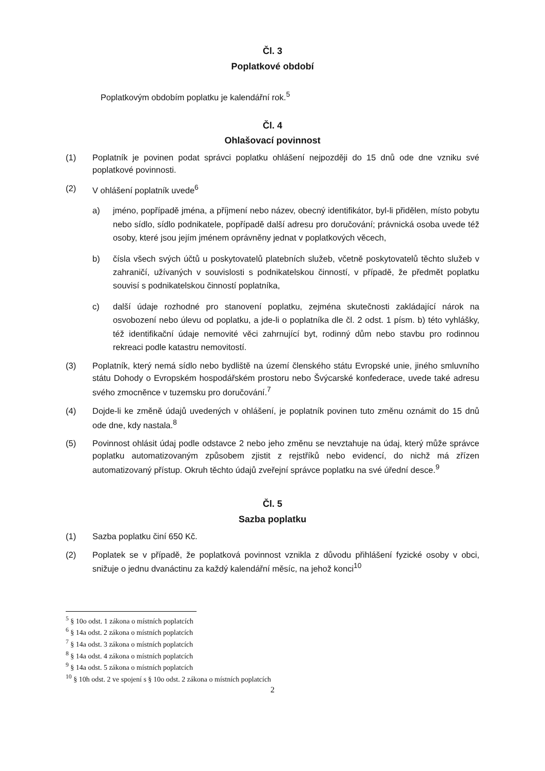Čl. 3
Poplatkové období
Poplatkovým obdobím poplatku je kalendářní rok.<sup>5</sup>
Čl. 4
Ohlašovací povinnost
(1) Poplatník je povinen podat správci poplatku ohlášení nejpozději do 15 dnů ode dne vzniku své poplatkové povinnosti.
(2) V ohlášení poplatník uvede<sup>6</sup>
a) jméno, popřípadě jména, a příjmení nebo název, obecný identifikátor, byl-li přidělen, místo pobytu nebo sídlo, sídlo podnikatele, popřípadě další adresu pro doručování; právnická osoba uvede též osoby, které jsou jejím jménem oprávněny jednat v poplatkových věcech,
b) čísla všech svých účtů u poskytovatelů platebních služeb, včetně poskytovatelů těchto služeb v zahraničí, užívaných v souvislosti s podnikatelskou činností, v případě, že předmět poplatku souvisí s podnikatelskou činností poplatníka,
c) další údaje rozhodné pro stanovení poplatku, zejména skutečnosti zakládající nárok na osvobození nebo úlevu od poplatku, a jde-li o poplatníka dle čl. 2 odst. 1 písm. b) této vyhlášky, též identifikační údaje nemovité věci zahrnující byt, rodinný dům nebo stavbu pro rodinnou rekreaci podle katastru nemovitostí.
(3) Poplatník, který nemá sídlo nebo bydliště na území členského státu Evropské unie, jiného smluvního státu Dohody o Evropském hospodářském prostoru nebo Švýcarské konfederace, uvede také adresu svého zmocněnce v tuzemsku pro doručování.<sup>7</sup>
(4) Dojde-li ke změně údajů uvedených v ohlášení, je poplatník povinen tuto změnu oznámit do 15 dnů ode dne, kdy nastala.<sup>8</sup>
(5) Povinnost ohlásit údaj podle odstavce 2 nebo jeho změnu se nevztahuje na údaj, který může správce poplatku automatizovaným způsobem zjistit z rejstříků nebo evidencí, do nichž má zřízen automatizovaný přístup. Okruh těchto údajů zveřejní správce poplatku na své úřední desce.<sup>9</sup>
Čl. 5
Sazba poplatku
(1) Sazba poplatku činí 650 Kč.
(2) Poplatek se v případě, že poplatková povinnost vznikla z důvodu přihlášení fyzické osoby v obci, snižuje o jednu dvanáctinu za každý kalendářní měsíc, na jehož konci<sup>10</sup>
<sup>5</sup> § 10o odst. 1 zákona o místních poplatcích
<sup>6</sup> § 14a odst. 2 zákona o místních poplatcích
<sup>7</sup> § 14a odst. 3 zákona o místních poplatcích
<sup>8</sup> § 14a odst. 4 zákona o místních poplatcích
<sup>9</sup> § 14a odst. 5 zákona o místních poplatcích
<sup>10</sup> § 10h odst. 2 ve spojení s § 10o odst. 2 zákona o místních poplatcích
2